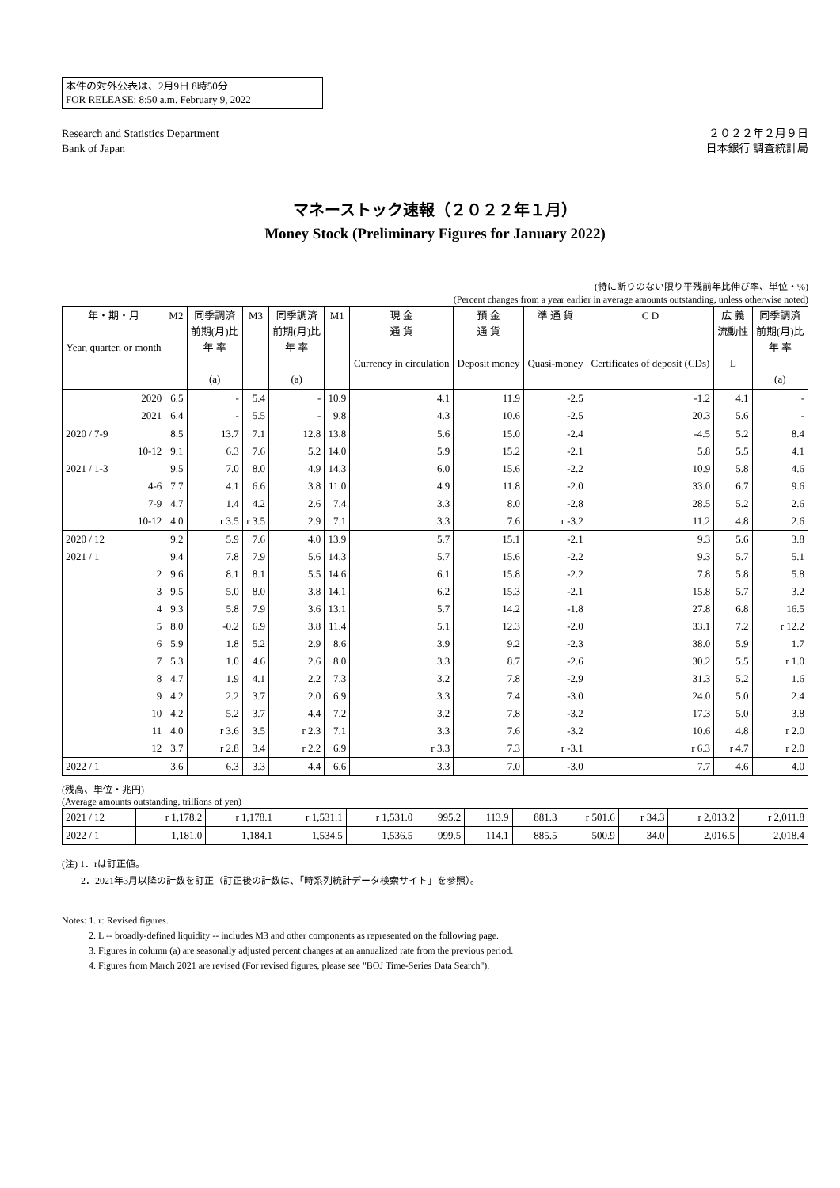本件の対外公表は、2月9日 8時50分
FOR RELEASE: 8:50 a.m. February 9, 2022
Research and Statistics Department
Bank of Japan
２０２２年２月９日
日本銀行 調査統計局
マネーストック速報（２０２２年１月）
Money Stock (Preliminary Figures for January 2022)
(特に断りのない限り平残前年比伸び率、単位・%)
(Percent changes from a year earlier in average amounts outstanding, unless otherwise noted)
| 年・期・月 Year, quarter, or month | M2 | 同季調済 前期(月)比 年 率 (a) | M3 | 同季調済 前期(月)比 年 率 (a) | M1 | 現 金 通 貨 Currency in circulation | 預 金 通 貨 Deposit money | 準 通 貨 Quasi-money | C D Certificates of deposit (CDs) | 広 義 流動性 L | 同季調済 前期(月)比 年 率 (a) |
| --- | --- | --- | --- | --- | --- | --- | --- | --- | --- | --- | --- |
| 2020 | 6.5 | - | 5.4 | - | 10.9 | 4.1 | 11.9 | -2.5 | -1.2 | 4.1 | - |
| 2021 | 6.4 | - | 5.5 | - | 9.8 | 4.3 | 10.6 | -2.5 | 20.3 | 5.6 | - |
| 2020 / 7-9 | 8.5 | 13.7 | 7.1 | 12.8 | 13.8 | 5.6 | 15.0 | -2.4 | -4.5 | 5.2 | 8.4 |
| 10-12 | 9.1 | 6.3 | 7.6 | 5.2 | 14.0 | 5.9 | 15.2 | -2.1 | 5.8 | 5.5 | 4.1 |
| 2021 / 1-3 | 9.5 | 7.0 | 8.0 | 4.9 | 14.3 | 6.0 | 15.6 | -2.2 | 10.9 | 5.8 | 4.6 |
| 4-6 | 7.7 | 4.1 | 6.6 | 3.8 | 11.0 | 4.9 | 11.8 | -2.0 | 33.0 | 6.7 | 9.6 |
| 7-9 | 4.7 | 1.4 | 4.2 | 2.6 | 7.4 | 3.3 | 8.0 | -2.8 | 28.5 | 5.2 | 2.6 |
| 10-12 | 4.0 | r 3.5 | r 3.5 | 2.9 | 7.1 | 3.3 | 7.6 | r -3.2 | 11.2 | 4.8 | 2.6 |
| 2020 / 12 | 9.2 | 5.9 | 7.6 | 4.0 | 13.9 | 5.7 | 15.1 | -2.1 | 9.3 | 5.6 | 3.8 |
| 2021 / 1 | 9.4 | 7.8 | 7.9 | 5.6 | 14.3 | 5.7 | 15.6 | -2.2 | 9.3 | 5.7 | 5.1 |
| 2 | 9.6 | 8.1 | 8.1 | 5.5 | 14.6 | 6.1 | 15.8 | -2.2 | 7.8 | 5.8 | 5.8 |
| 3 | 9.5 | 5.0 | 8.0 | 3.8 | 14.1 | 6.2 | 15.3 | -2.1 | 15.8 | 5.7 | 3.2 |
| 4 | 9.3 | 5.8 | 7.9 | 3.6 | 13.1 | 5.7 | 14.2 | -1.8 | 27.8 | 6.8 | 16.5 |
| 5 | 8.0 | -0.2 | 6.9 | 3.8 | 11.4 | 5.1 | 12.3 | -2.0 | 33.1 | 7.2 | r 12.2 |
| 6 | 5.9 | 1.8 | 5.2 | 2.9 | 8.6 | 3.9 | 9.2 | -2.3 | 38.0 | 5.9 | 1.7 |
| 7 | 5.3 | 1.0 | 4.6 | 2.6 | 8.0 | 3.3 | 8.7 | -2.6 | 30.2 | 5.5 | r 1.0 |
| 8 | 4.7 | 1.9 | 4.1 | 2.2 | 7.3 | 3.2 | 7.8 | -2.9 | 31.3 | 5.2 | 1.6 |
| 9 | 4.2 | 2.2 | 3.7 | 2.0 | 6.9 | 3.3 | 7.4 | -3.0 | 24.0 | 5.0 | 2.4 |
| 10 | 4.2 | 5.2 | 3.7 | 4.4 | 7.2 | 3.2 | 7.8 | -3.2 | 17.3 | 5.0 | 3.8 |
| 11 | 4.0 | r 3.6 | 3.5 | r 2.3 | 7.1 | 3.3 | 7.6 | -3.2 | 10.6 | 4.8 | r 2.0 |
| 12 | 3.7 | r 2.8 | 3.4 | r 2.2 | 6.9 | r 3.3 | 7.3 | r -3.1 | r 6.3 | r 4.7 | r 2.0 |
| 2022 / 1 | 3.6 | 6.3 | 3.3 | 4.4 | 6.6 | 3.3 | 7.0 | -3.0 | 7.7 | 4.6 | 4.0 |
(残高、単位・兆円)
(Average amounts outstanding, trillions of yen)
| 2021 / 12 | r 1,178.2 | r 1,178.1 | r 1,531.1 | r 1,531.0 | 995.2 | 113.9 | 881.3 | r 501.6 | r 34.3 | r 2,013.2 | r 2,011.8 |
| 2022 / 1 | 1,181.0 | 1,184.1 | 1,534.5 | 1,536.5 | 999.5 | 114.1 | 885.5 | 500.9 | 34.0 | 2,016.5 | 2,018.4 |
(注) 1．rは訂正値。
2．2021年3月以降の計数を訂正（訂正後の計数は、「時系列統計データ検索サイト」を参照）。
Notes: 1. r: Revised figures.
2. L -- broadly-defined liquidity -- includes M3 and other components as represented on the following page.
3. Figures in column (a) are seasonally adjusted percent changes at an annualized rate from the previous period.
4. Figures from March 2021 are revised (For revised figures, please see "BOJ Time-Series Data Search").